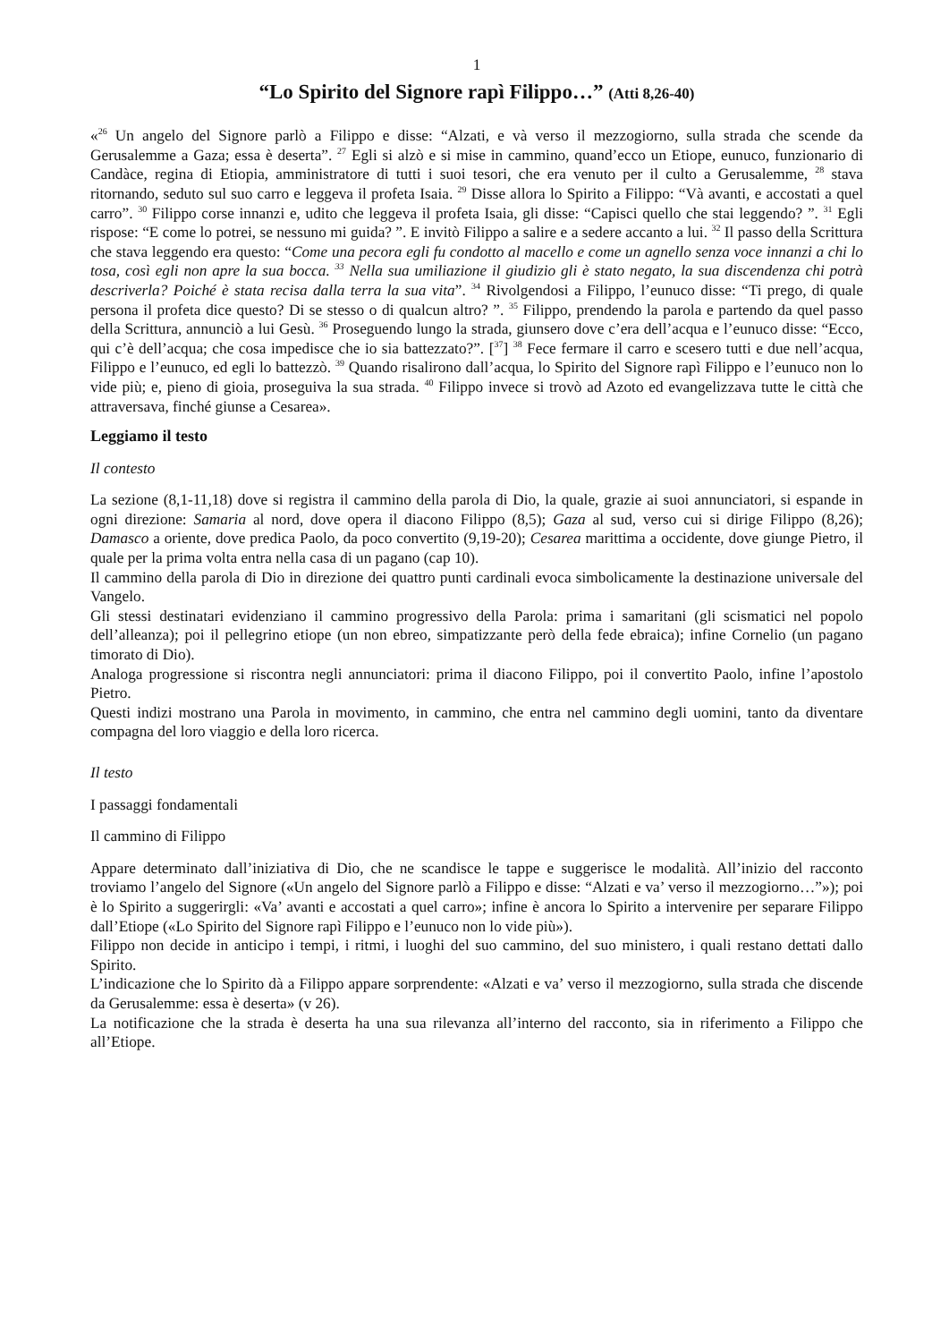1
“Lo Spirito del Signore rapì Filippo…” (Atti 8,26-40)
«<sup>26</sup> Un angelo del Signore parlò a Filippo e disse: “Alzati, e và verso il mezzogiorno, sulla strada che scende da Gerusalemme a Gaza; essa è deserta”. <sup>27</sup> Egli si alzò e si mise in cammino, quand’ecco un Etiope, eunuco, funzionario di Candàce, regina di Etiopia, amministratore di tutti i suoi tesori, che era venuto per il culto a Gerusalemme, <sup>28</sup> stava ritornando, seduto sul suo carro e leggeva il profeta Isaia. <sup>29</sup> Disse allora lo Spirito a Filippo: “Và avanti, e accostati a quel carro”. <sup>30</sup> Filippo corse innanzi e, udito che leggeva il profeta Isaia, gli disse: “Capisci quello che stai leggendo? ”. <sup>31</sup> Egli rispose: “E come lo potrei, se nessuno mi guida? ”. E invitò Filippo a salire e a sedere accanto a lui. <sup>32</sup> Il passo della Scrittura che stava leggendo era questo: “Come una pecora egli fu condotto al macello e come un agnello senza voce innanzi a chi lo tosa, così egli non apre la sua bocca. <sup>33</sup> Nella sua umiliazione il giudizio gli è stato negato, la sua discendenza chi potrà descriverla? Poiché è stata recisa dalla terra la sua vita”. <sup>34</sup> Rivolgendosi a Filippo, l’eunuco disse: “Ti prego, di quale persona il profeta dice questo? Di se stesso o di qualcun altro? ”. <sup>35</sup> Filippo, prendendo la parola e partendo da quel passo della Scrittura, annunciò a lui Gesù. <sup>36</sup> Proseguendo lungo la strada, giunsero dove c’era dell’acqua e l’eunuco disse: “Ecco, qui c’è dell’acqua; che cosa impedisce che io sia battezzato?”. [<sup>37</sup>] <sup>38</sup> Fece fermare il carro e scesero tutti e due nell’acqua, Filippo e l’eunuco, ed egli lo battezzò. <sup>39</sup> Quando risalirono dall’acqua, lo Spirito del Signore rapì Filippo e l’eunuco non lo vide più; e, pieno di gioia, proseguiva la sua strada. <sup>40</sup> Filippo invece si trovò ad Azoto ed evangelizzava tutte le città che attraversava, finché giunse a Cesarea».
Leggiamo il testo
Il contesto
La sezione (8,1-11,18) dove si registra il cammino della parola di Dio, la quale, grazie ai suoi annunciatori, si espande in ogni direzione: Samaria al nord, dove opera il diacono Filippo (8,5); Gaza al sud, verso cui si dirige Filippo (8,26); Damasco a oriente, dove predica Paolo, da poco convertito (9,19-20); Cesarea marittima a occidente, dove giunge Pietro, il quale per la prima volta entra nella casa di un pagano (cap 10).
Il cammino della parola di Dio in direzione dei quattro punti cardinali evoca simbolicamente la destinazione universale del Vangelo.
Gli stessi destinatari evidenziano il cammino progressivo della Parola: prima i samaritani (gli scismatici nel popolo dell’alleanza); poi il pellegrino etiope (un non ebreo, simpatizzante però della fede ebraica); infine Cornelio (un pagano timorato di Dio).
Analoga progressione si riscontra negli annunciatori: prima il diacono Filippo, poi il convertito Paolo, infine l’apostolo Pietro.
Questi indizi mostrano una Parola in movimento, in cammino, che entra nel cammino degli uomini, tanto da diventare compagna del loro viaggio e della loro ricerca.
Il testo
I passaggi fondamentali
Il cammino di Filippo
Appare determinato dall’iniziativa di Dio, che ne scandisce le tappe e suggerisce le modalità. All’inizio del racconto troviamo l’angelo del Signore («Un angelo del Signore parlò a Filippo e disse: “Alzati e va’ verso il mezzogiorno…”»); poi è lo Spirito a suggerirgli: «Va’ avanti e accostati a quel carro»; infine è ancora lo Spirito a intervenire per separare Filippo dall’Etiope («Lo Spirito del Signore rapì Filippo e l’eunuco non lo vide più»).
Filippo non decide in anticipo i tempi, i ritmi, i luoghi del suo cammino, del suo ministero, i quali restano dettati dallo Spirito.
L’indicazione che lo Spirito dà a Filippo appare sorprendente: «Alzati e va’ verso il mezzogiorno, sulla strada che discende da Gerusalemme: essa è deserta» (v 26).
La notificazione che la strada è deserta ha una sua rilevanza all’interno del racconto, sia in riferimento a Filippo che all’Etiope.